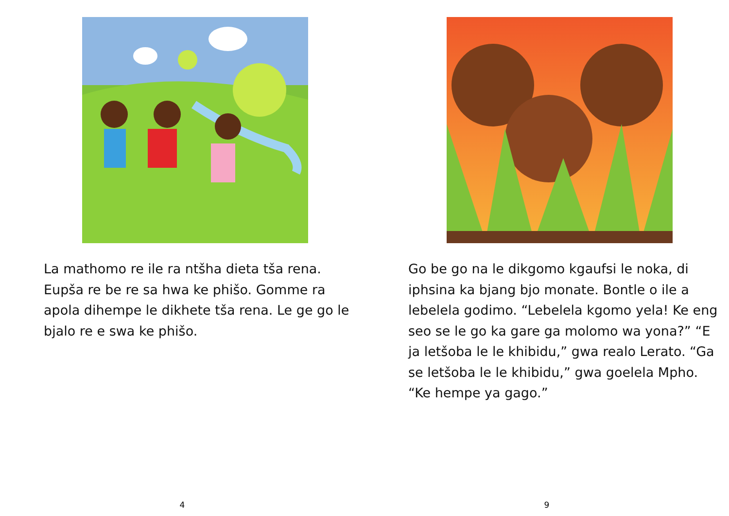La mathomo re ile ra ntšha dieta tša rena. Eupša re be re sa hwa ke phišo. Gomme ra apola dihempe le dikhete tša rena. Le ge go le bjalo re e swa ke phišo.
4
Go be go na le dikgomo kgaufsi le noka, di iphsina ka bjang bjo monate. Bontle o ile a lebelela godimo. “Lebelela kgomo yela! Ke eng seo se le go ka gare ga molomo wa yona?” “E ja letšoba le le khibidu,” gwa realo Lerato. “Ga se letšoba le le khibidu,” gwa goelela Mpho. “Ke hempe ya gago.”
9